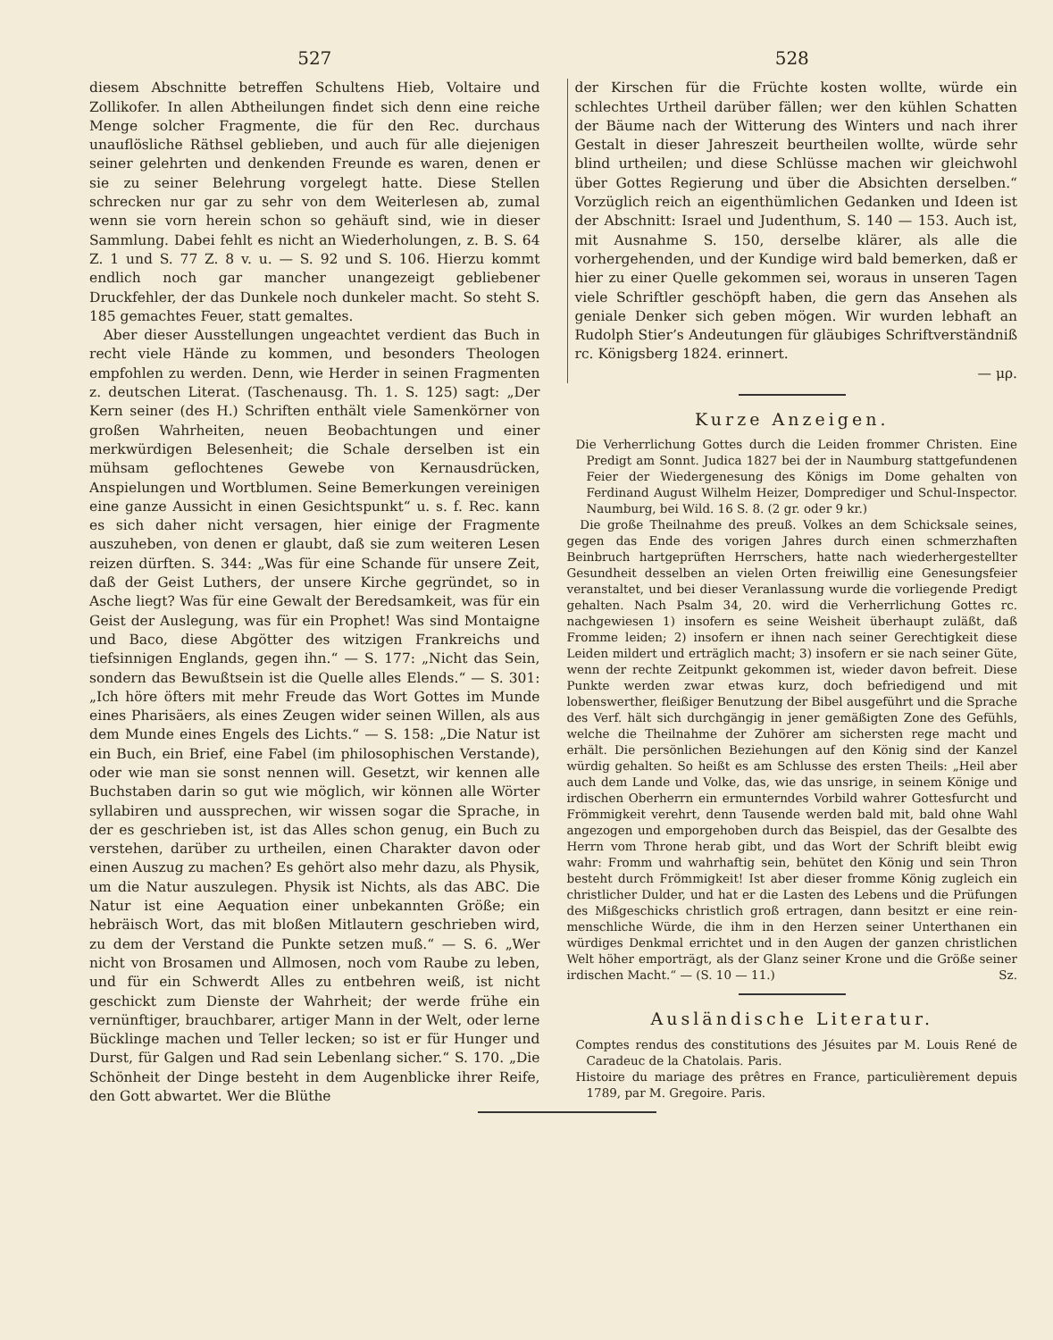527
diesem Abschnitte betreffen Schultens Hieb, Voltaire und Zollikofer. In allen Abtheilungen findet sich denn eine reiche Menge solcher Fragmente, die für den Rec. durchaus unauflösliche Räthsel geblieben, und auch für alle diejenigen seiner gelehrten und denkenden Freunde es waren, denen er sie zu seiner Belehrung vorgelegt hatte. Diese Stellen schrecken nur gar zu sehr von dem Weiterlesen ab, zumal wenn sie vorn herein schon so gehäuft sind, wie in dieser Sammlung. Dabei fehlt es nicht an Wiederholungen, z. B. S. 64 Z. 1 und S. 77 Z. 8 v. u. — S. 92 und S. 106. Hierzu kommt endlich noch gar mancher unangezeigt gebliebener Druckfehler, der das Dunkele noch dunkeler macht. So steht S. 185 gemachtes Feuer, statt gemaltes.
Aber dieser Ausstellungen ungeachtet verdient das Buch in recht viele Hände zu kommen, und besonders Theologen empfohlen zu werden. Denn, wie Herder in seinen Fragmenten z. deutschen Literat. (Taschenausg. Th. 1. S. 125) sagt: „Der Kern seiner (des H.) Schriften enthält viele Samenkörner von großen Wahrheiten, neuen Beobachtungen und einer merkwürdigen Belesenheit; die Schale derselben ist ein mühsam geflochtenes Gewebe von Kernausdrücken, Anspielungen und Wortblumen. Seine Bemerkungen vereinigen eine ganze Aussicht in einen Gesichtspunkt“ u. s. f. Rec. kann es sich daher nicht versagen, hier einige der Fragmente auszuheben, von denen er glaubt, daß sie zum weiteren Lesen reizen dürften. S. 344: „Was für eine Schande für unsere Zeit, daß der Geist Luthers, der unsere Kirche gegründet, so in Asche liegt? Was für eine Gewalt der Beredsamkeit, was für ein Geist der Auslegung, was für ein Prophet! Was sind Montaigne und Baco, diese Abgötter des witzigen Frankreichs und tiefsinnigen Englands, gegen ihn.“ — S. 177: „Nicht das Sein, sondern das Bewußtsein ist die Quelle alles Elends.“ — S. 301: „Ich höre öfters mit mehr Freude das Wort Gottes im Munde eines Pharisäers, als eines Zeugen wider seinen Willen, als aus dem Munde eines Engels des Lichts.“ — S. 158: „Die Natur ist ein Buch, ein Brief, eine Fabel (im philosophischen Verstande), oder wie man sie sonst nennen will. Gesetzt, wir kennen alle Buchstaben darin so gut wie möglich, wir können alle Wörter syllabiren und aussprechen, wir wissen sogar die Sprache, in der es geschrieben ist, ist das Alles schon genug, ein Buch zu verstehen, darüber zu urtheilen, einen Charakter davon oder einen Auszug zu machen? Es gehört also mehr dazu, als Physik, um die Natur auszulegen. Physik ist Nichts, als das ABC. Die Natur ist eine Aequation einer unbekannten Größe; ein hebräisch Wort, das mit bloßen Mitlautern geschrieben wird, zu dem der Verstand die Punkte setzen muß.“ — S. 6. „Wer nicht von Brosamen und Allmosen, noch vom Raube zu leben, und für ein Schwerdt Alles zu entbehren weiß, ist nicht geschickt zum Dienste der Wahrheit; der werde frühe ein vernünftiger, brauchbarer, artiger Mann in der Welt, oder lerne Bücklinge machen und Teller lecken; so ist er für Hunger und Durst, für Galgen und Rad sein Lebenlang sicher.“ S. 170. „Die Schönheit der Dinge besteht in dem Augenblicke ihrer Reife, den Gott abwartet. Wer die Blüthe
528
der Kirschen für die Früchte kosten wollte, würde ein schlechtes Urtheil darüber fällen; wer den kühlen Schatten der Bäume nach der Witterung des Winters und nach ihrer Gestalt in dieser Jahreszeit beurtheilen wollte, würde sehr blind urtheilen; und diese Schlüsse machen wir gleichwohl über Gottes Regierung und über die Absichten derselben.“ Vorzüglich reich an eigenthümlichen Gedanken und Ideen ist der Abschnitt: Israel und Judenthum, S. 140 — 153. Auch ist, mit Ausnahme S. 150, derselbe klärer, als alle die vorhergehenden, und der Kundige wird bald bemerken, daß er hier zu einer Quelle gekommen sei, woraus in unseren Tagen viele Schriftler geschöpft haben, die gern das Ansehen als geniale Denker sich geben mögen. Wir wurden lebhaft an Rudolph Stier’s Andeutungen für gläubiges Schriftverständniß rc. Königsberg 1824. erinnert.
— μρ.
Kurze Anzeigen.
Die Verherrlichung Gottes durch die Leiden frommer Christen. Eine Predigt am Sonnt. Judica 1827 bei der in Naumburg stattgefundenen Feier der Wiedergenesung des Königs im Dome gehalten von Ferdinand August Wilhelm Heizer, Domprediger und Schul-Inspector. Naumburg, bei Wild. 16 S. 8. (2 gr. oder 9 kr.)
Die große Theilnahme des preuß. Volkes an dem Schicksale seines, gegen das Ende des vorigen Jahres durch einen schmerzhaften Beinbruch hartgeprüften Herrschers, hatte nach wiederhergestellter Gesundheit desselben an vielen Orten freiwillig eine Genesungsfeier veranstaltet, und bei dieser Veranlassung wurde die vorliegende Predigt gehalten. Nach Psalm 34, 20. wird die Verherrlichung Gottes rc. nachgewiesen 1) insofern es seine Weisheit überhaupt zuläßt, daß Fromme leiden; 2) insofern er ihnen nach seiner Gerechtigkeit diese Leiden mildert und erträglich macht; 3) insofern er sie nach seiner Güte, wenn der rechte Zeitpunkt gekommen ist, wieder davon befreit. Diese Punkte werden zwar etwas kurz, doch befriedigend und mit lobenswerther, fleißiger Benutzung der Bibel ausgeführt und die Sprache des Verf. hält sich durchgängig in jener gemäßigten Zone des Gefühls, welche die Theilnahme der Zuhörer am sichersten rege macht und erhält. Die persönlichen Beziehungen auf den König sind der Kanzel würdig gehalten. So heißt es am Schlusse des ersten Theils: „Heil aber auch dem Lande und Volke, das, wie das unsrige, in seinem Könige und irdischen Oberherrn ein ermunterndes Vorbild wahrer Gottesfurcht und Frömmigkeit verehrt, denn Tausende werden bald mit, bald ohne Wahl angezogen und emporgehoben durch das Beispiel, das der Gesalbte des Herrn vom Throne herab gibt, und das Wort der Schrift bleibt ewig wahr: Fromm und wahrhaftig sein, behütet den König und sein Thron besteht durch Frömmigkeit! Ist aber dieser fromme König zugleich ein christlicher Dulder, und hat er die Lasten des Lebens und die Prüfungen des Mißgeschicks christlich groß ertragen, dann besitzt er eine rein-menschliche Würde, die ihm in den Herzen seiner Unterthanen ein würdiges Denkmal errichtet und in den Augen der ganzen christlichen Welt höher emporträgt, als der Glanz seiner Krone und die Größe seiner irdischen Macht.“ — (S. 10 — 11.) Sz.
Ausländische Literatur.
Comptes rendus des constitutions des Jésuites par M. Louis René de Caradeuc de la Chatolais. Paris.
Histoire du mariage des prêtres en France, particulièrement depuis 1789, par M. Gregoire. Paris.